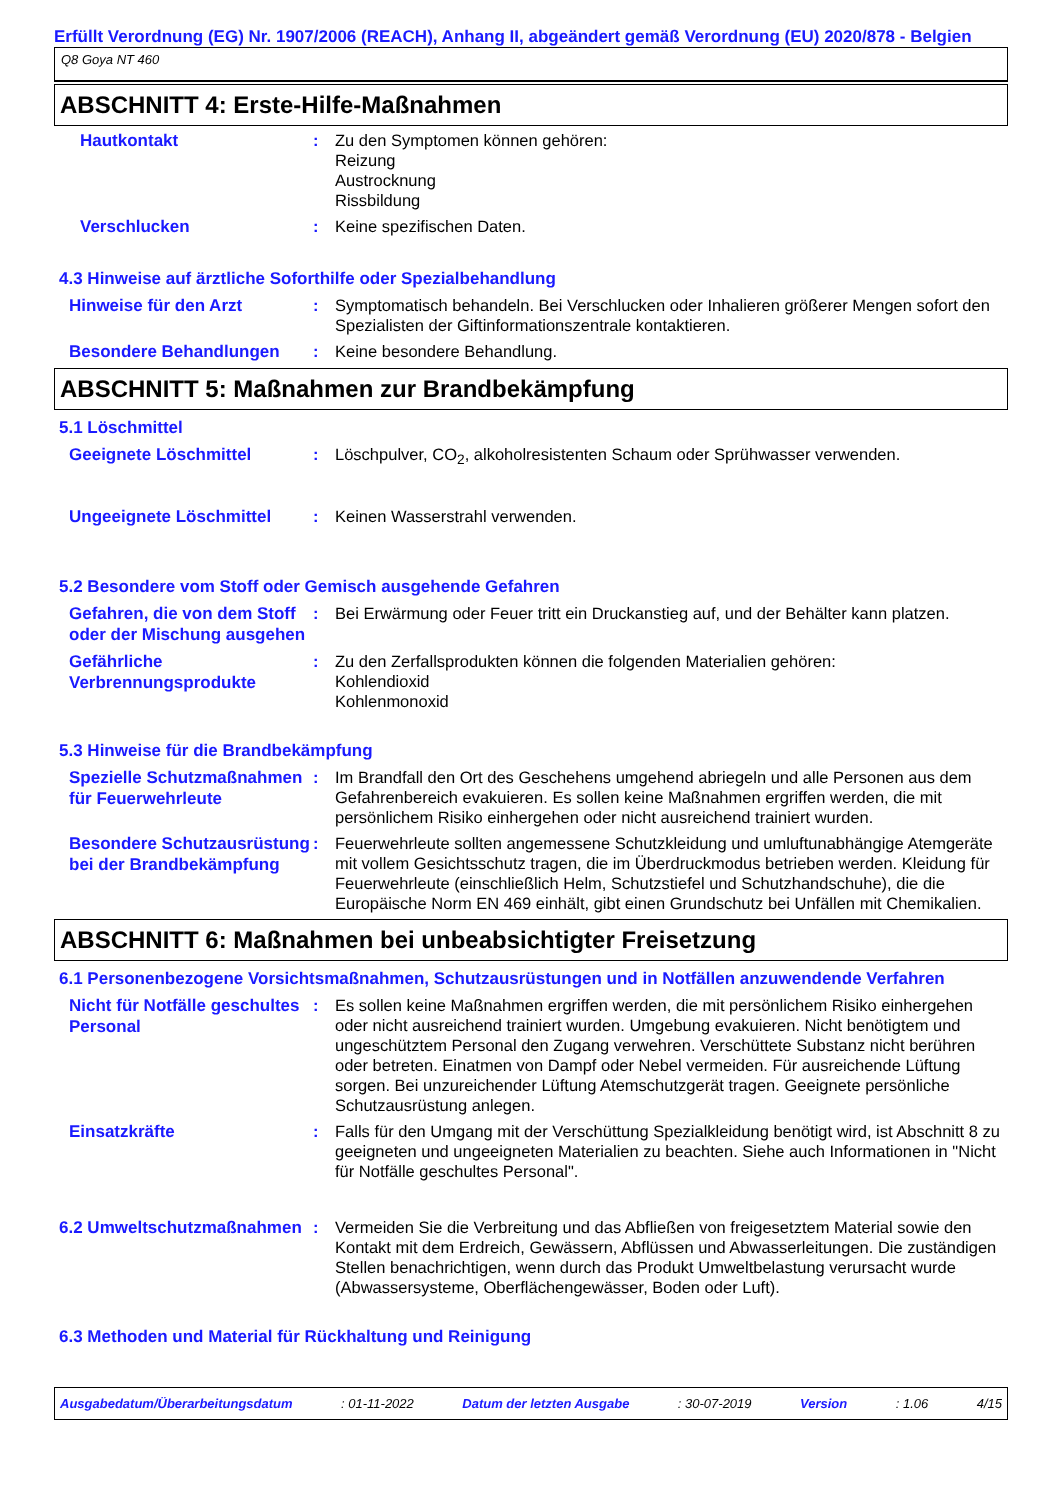Erfüllt Verordnung (EG) Nr. 1907/2006 (REACH), Anhang II, abgeändert gemäß Verordnung (EU) 2020/878 - Belgien
Q8 Goya NT 460
ABSCHNITT 4: Erste-Hilfe-Maßnahmen
Hautkontakt
: Zu den Symptomen können gehören:
Reizung
Austrocknung
Rissbildung
Verschlucken
: Keine spezifischen Daten.
4.3 Hinweise auf ärztliche Soforthilfe oder Spezialbehandlung
Hinweise für den Arzt
: Symptomatisch behandeln. Bei Verschlucken oder Inhalieren größerer Mengen sofort den Spezialisten der Giftinformationszentrale kontaktieren.
Besondere Behandlungen
: Keine besondere Behandlung.
ABSCHNITT 5: Maßnahmen zur Brandbekämpfung
5.1 Löschmittel
Geeignete Löschmittel
: Löschpulver, CO<sub>2</sub>, alkoholresistenten Schaum oder Sprühwasser verwenden.
Ungeeignete Löschmittel
: Keinen Wasserstrahl verwenden.
5.2 Besondere vom Stoff oder Gemisch ausgehende Gefahren
Gefahren, die von dem Stoff oder der Mischung ausgehen
: Bei Erwärmung oder Feuer tritt ein Druckanstieg auf, und der Behälter kann platzen.
Gefährliche Verbrennungsprodukte
: Zu den Zerfallsprodukten können die folgenden Materialien gehören:
Kohlendioxid
Kohlenmonoxid
5.3 Hinweise für die Brandbekämpfung
Spezielle Schutzmaßnahmen für Feuerwehrleute
: Im Brandfall den Ort des Geschehens umgehend abriegeln und alle Personen aus dem Gefahrenbereich evakuieren. Es sollen keine Maßnahmen ergriffen werden, die mit persönlichem Risiko einhergehen oder nicht ausreichend trainiert wurden.
Besondere Schutzausrüstung bei der Brandbekämpfung
: Feuerwehrleute sollten angemessene Schutzkleidung und umluftunabhängige Atemgeräte mit vollem Gesichtsschutz tragen, die im Überdruckmodus betrieben werden. Kleidung für Feuerwehrleute (einschließlich Helm, Schutzstiefel und Schutzhandschuhe), die die Europäische Norm EN 469 einhält, gibt einen Grundschutz bei Unfällen mit Chemikalien.
ABSCHNITT 6: Maßnahmen bei unbeabsichtigter Freisetzung
6.1 Personenbezogene Vorsichtsmaßnahmen, Schutzausrüstungen und in Notfällen anzuwendende Verfahren
Nicht für Notfälle geschultes Personal
: Es sollen keine Maßnahmen ergriffen werden, die mit persönlichem Risiko einhergehen oder nicht ausreichend trainiert wurden. Umgebung evakuieren. Nicht benötigtem und ungeschütztem Personal den Zugang verwehren. Verschüttete Substanz nicht berühren oder betreten. Einatmen von Dampf oder Nebel vermeiden. Für ausreichende Lüftung sorgen. Bei unzureichender Lüftung Atemschutzgerät tragen. Geeignete persönliche Schutzausrüstung anlegen.
Einsatzkräfte
: Falls für den Umgang mit der Verschüttung Spezialkleidung benötigt wird, ist Abschnitt 8 zu geeigneten und ungeeigneten Materialien zu beachten. Siehe auch Informationen in "Nicht für Notfälle geschultes Personal".
6.2 Umweltschutzmaßnahmen
: Vermeiden Sie die Verbreitung und das Abfließen von freigesetztem Material sowie den Kontakt mit dem Erdreich, Gewässern, Abflüssen und Abwasserleitungen. Die zuständigen Stellen benachrichtigen, wenn durch das Produkt Umweltbelastung verursacht wurde (Abwassersysteme, Oberflächengewässer, Boden oder Luft).
6.3 Methoden und Material für Rückhaltung und Reinigung
Ausgabedatum/Überarbeitungsdatum : 01-11-2022 Datum der letzten Ausgabe : 30-07-2019 Version : 1.06 4/15